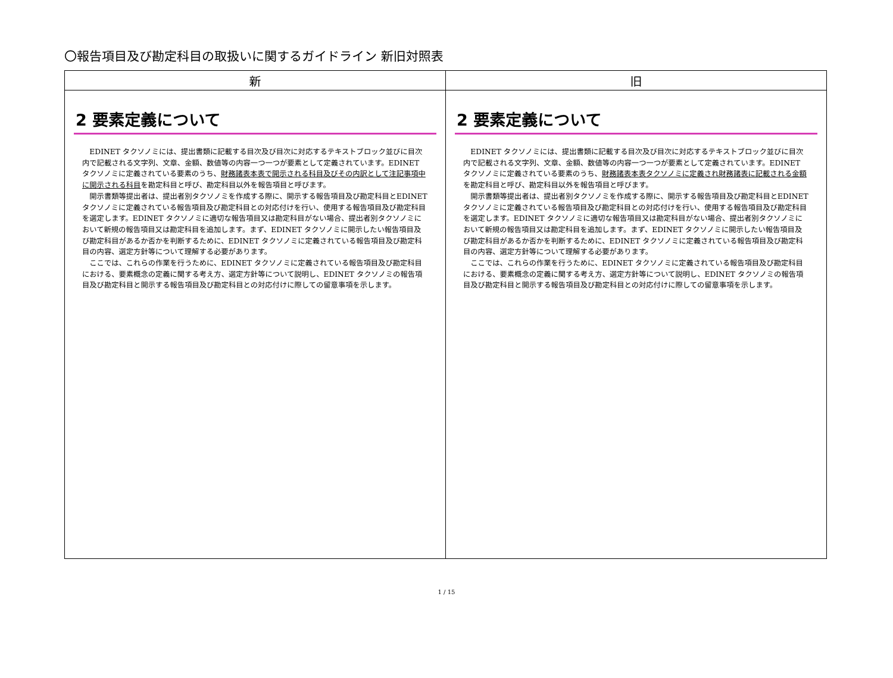〇報告項目及び勘定科目の取扱いに関するガイドライン 新旧対照表
| 新 | 旧 |
| --- | --- |
| 2 要素定義について EDINET タクソノミには、提出書類に記載する目次及び目次に対応するテキストブロック並びに目次内で記載される文字列、文章、金額、数値等の内容一つ一つが要素として定義されています。EDINET タクソノミに定義されている要素のうち、 財務諸表本表で開示される科目及びその内訳として注記事項中に開示される科目 を勘定科目と呼び、勘定科目以外を報告項目と呼びます。 開示書類等提出者は、提出者別タクソノミを作成する際に、開示する報告項目及び勘定科目とEDINET タクソノミに定義されている報告項目及び勘定科目との対応付けを行い、使用する報告項目及び勘定科目を選定します。EDINET タクソノミに適切な報告項目又は勘定科目がない場合、提出者別タクソノミにおいて新規の報告項目又は勘定科目を追加します。まず、EDINET タクソノミに開示したい報告項目及び勘定科目があるか否かを判断するために、EDINET タクソノミに定義されている報告項目及び勘定科目の内容、選定方針等について理解する必要があります。 ここでは、これらの作業を行うために、EDINET タクソノミに定義されている報告項目及び勘定科目における、要素概念の定義に関する考え方、選定方針等について説明し、EDINET タクソノミの報告項目及び勘定科目と開示する報告項目及び勘定科目との対応付けに際しての留意事項を示します。 | 2 要素定義について EDINET タクソノミには、提出書類に記載する目次及び目次に対応するテキストブロック並びに目次内で記載される文字列、文章、金額、数値等の内容一つ一つが要素として定義されています。EDINET タクソノミに定義されている要素のうち、 財務諸表本表タクソノミに定義され財務諸表に記載される金額 を勘定科目と呼び、勘定科目以外を報告項目と呼びます。 開示書類等提出者は、提出者別タクソノミを作成する際に、開示する報告項目及び勘定科目とEDINET タクソノミに定義されている報告項目及び勘定科目との対応付けを行い、使用する報告項目及び勘定科目を選定します。EDINET タクソノミに適切な報告項目又は勘定科目がない場合、提出者別タクソノミにおいて新規の報告項目又は勘定科目を追加します。まず、EDINET タクソノミに開示したい報告項目及び勘定科目があるか否かを判断するために、EDINET タクソノミに定義されている報告項目及び勘定科目の内容、選定方針等について理解する必要があります。 ここでは、これらの作業を行うために、EDINET タクソノミに定義されている報告項目及び勘定科目における、要素概念の定義に関する考え方、選定方針等について説明し、EDINET タクソノミの報告項目及び勘定科目と開示する報告項目及び勘定科目との対応付けに際しての留意事項を示します。 |
1 / 15